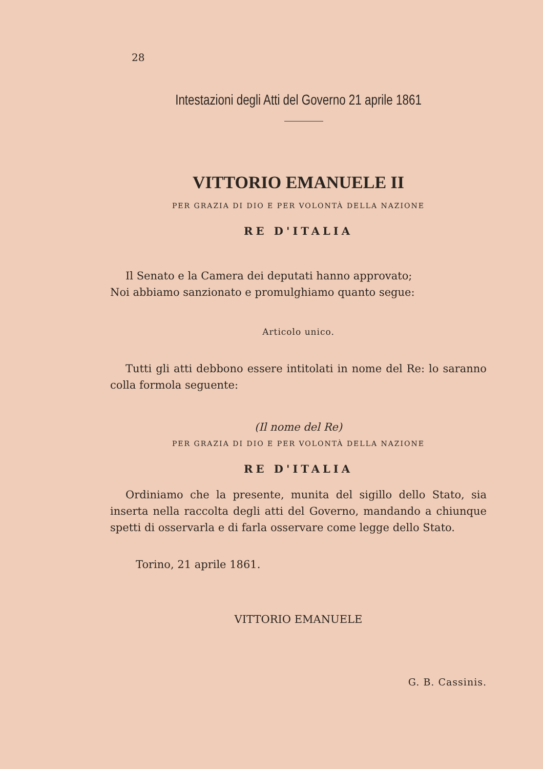28
Intestazioni degli Atti del Governo 21 aprile 1861
VITTORIO EMANUELE II
PER GRAZIA DI DIO E PER VOLONTÀ DELLA NAZIONE
RE D'ITALIA
Il Senato e la Camera dei deputati hanno approvato;
Noi abbiamo sanzionato e promulghiamo quanto segue:
Articolo unico.
Tutti gli atti debbono essere intitolati in nome del Re: lo saranno colla formola seguente:
(Il nome del Re)
PER GRAZIA DI DIO E PER VOLONTÀ DELLA NAZIONE
RE D'ITALIA
Ordiniamo che la presente, munita del sigillo dello Stato, sia inserta nella raccolta degli atti del Governo, mandando a chiunque spetti di osservarla e di farla osservare come legge dello Stato.
Torino, 21 aprile 1861.
VITTORIO EMANUELE
G. B. Cassinis.